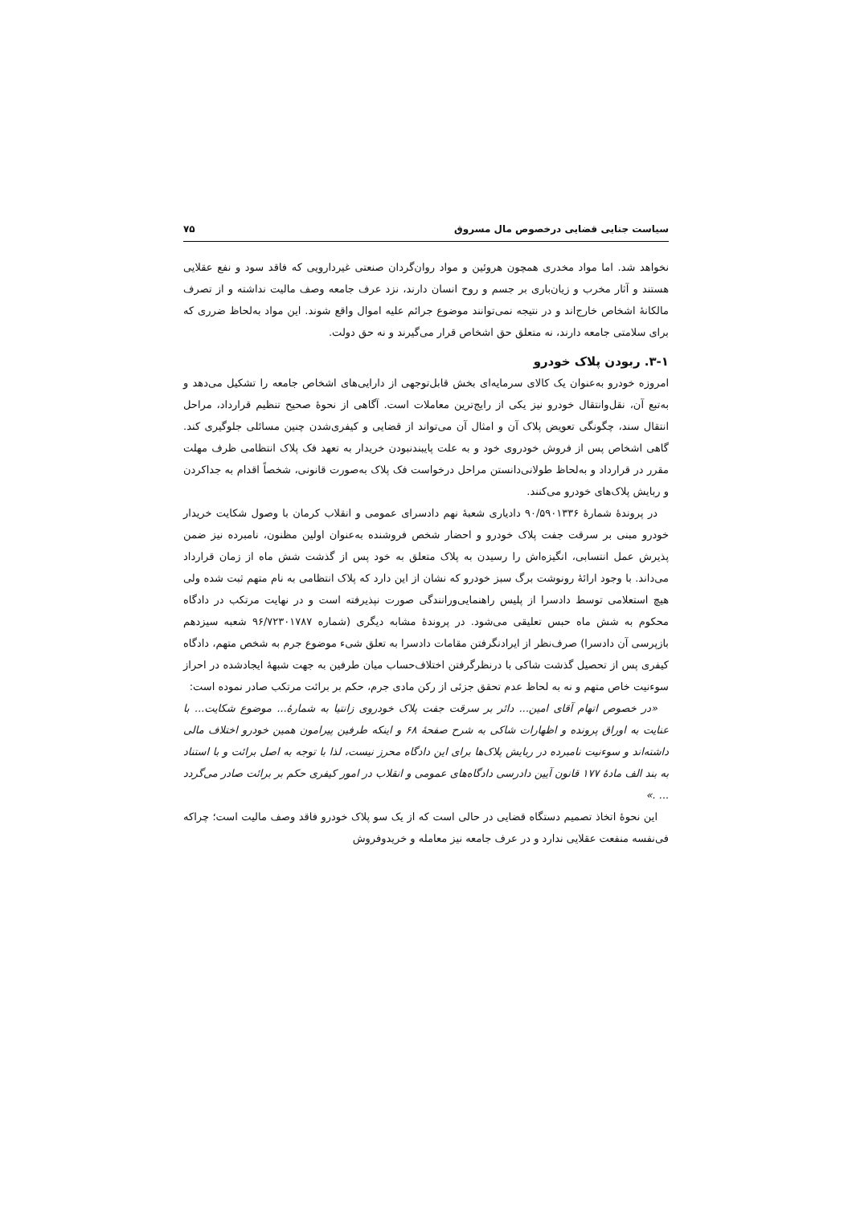سیاست جنایی قضایی درخصوص مال مسروق ۷۵
نخواهد شد. اما مواد مخدری همچون هروئین و مواد روان‌گردان صنعتی غیردارویی که فاقد سود و نفع عقلایی هستند و آثار مخرب و زیان‌باری بر جسم و روح انسان دارند، نزد عرف جامعه وصف مالیت نداشته و از تصرف مالکانهٔ اشخاص خارج‌اند و در نتیجه نمی‌توانند موضوع جرائم علیه اموال واقع شوند. این مواد به‌لحاظ ضرری که برای سلامتی جامعه دارند، نه متعلق حق اشخاص قرار می‌گیرند و نه حق دولت.
۳-۱. ربودن پلاک خودرو
امروزه خودرو به‌عنوان یک کالای سرمایه‌ای بخش قابل‌توجهی از دارایی‌های اشخاص جامعه را تشکیل می‌دهد و به‌تبع آن، نقل‌وانتقال خودرو نیز یکی از رایج‌ترین معاملات است. آگاهی از نحوهٔ صحیح تنظیم قرارداد، مراحل انتقال سند، چگونگی تعویض پلاک آن و امثال آن می‌تواند از قضایی و کیفری‌شدن چنین مسائلی جلوگیری کند. گاهی اشخاص پس از فروش خودروی خود و به علت پایبندنبودن خریدار به تعهد فک پلاک انتظامی ظرف مهلت مقرر در قرارداد و به‌لحاظ طولانی‌دانستن مراحل درخواست فک پلاک به‌صورت قانونی، شخصاً اقدام به جداکردن و ربایش پلاک‌های خودرو می‌کنند.
در پروندهٔ شمارهٔ ۹۰/۵۹۰۱۳۳۶ دادیاری شعبهٔ نهم دادسرای عمومی و انقلاب کرمان با وصول شکایت خریدار خودرو مبنی بر سرقت جفت پلاک خودرو و احضار شخص فروشنده به‌عنوان اولین مظنون، نامبرده نیز ضمن پذیرش عمل انتسابی، انگیزه‌اش را رسیدن به پلاک متعلق به خود پس از گذشت شش ماه از زمان قرارداد می‌داند. با وجود ارائهٔ رونوشت برگ سبز خودرو که نشان از این دارد که پلاک انتظامی به نام متهم ثبت شده ولی هیچ استعلامی توسط دادسرا از پلیس راهنمایی‌ورانندگی صورت نپذیرفته است و در نهایت مرتکب در دادگاه محکوم به شش ماه حبس تعلیقی می‌شود. در پروندهٔ مشابه دیگری (شماره ۹۶/۷۲۳۰۱۷۸۷ شعبه سیزدهم بازپرسی آن دادسرا) صرف‌نظر از ایرادنگرفتن مقامات دادسرا به تعلق شیء موضوع جرم به شخص متهم، دادگاه کیفری پس از تحصیل گذشت شاکی با درنظرگرفتن اختلاف‌حساب میان طرفین به جهت شبههٔ ایجادشده در احراز سوءنیت خاص متهم و نه به لحاظ عدم تحقق جزئی از رکن مادی جرم، حکم بر برائت مرتکب صادر نموده است:
«در خصوص اتهام آقای امین... دائر بر سرقت جفت پلاک خودروی زانتیا به شمارهٔ... موضوع شکایت... با عنایت به اوراق پرونده و اظهارات شاکی به شرح صفحهٔ ۶۸ و اینکه طرفین پیرامون همین خودرو اختلاف مالی داشته‌اند و سوءنیت نامبرده در ربایش پلاک‌ها برای این دادگاه محرز نیست، لذا با توجه به اصل برائت و با استناد به بند الف مادهٔ ۱۷۷ قانون آیین دادرسی دادگاه‌های عمومی و انقلاب در امور کیفری حکم بر برائت صادر می‌گردد ... .»
این نحوهٔ اتخاذ تصمیم دستگاه قضایی در حالی است که از یک سو پلاک خودرو فاقد وصف مالیت است؛ چراکه فی‌نفسه منفعت عقلایی ندارد و در عرف جامعه نیز معامله و خریدوفروش